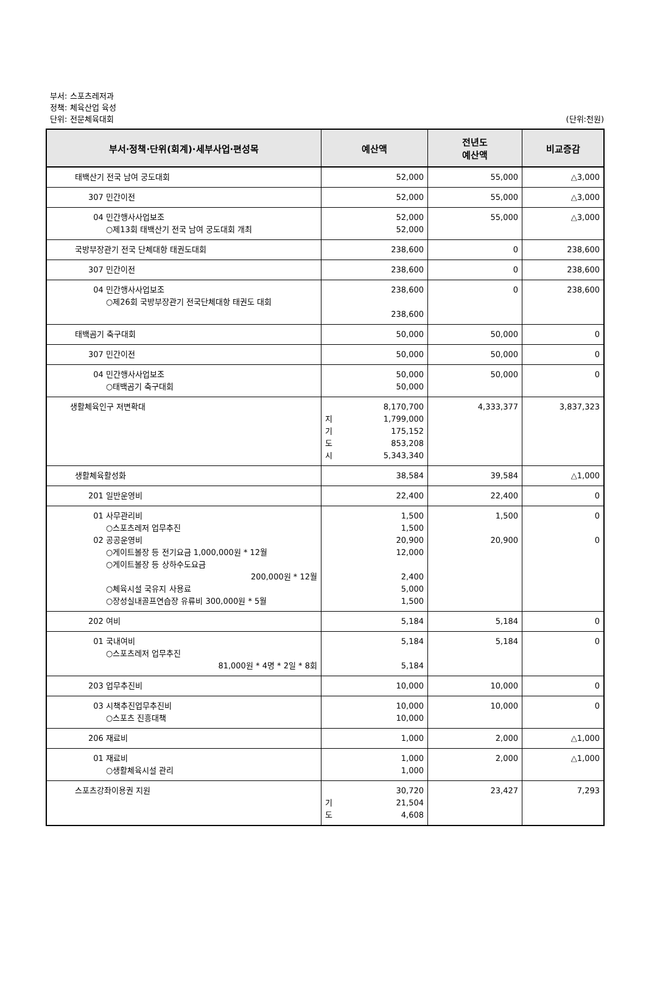부서: 스포츠레저과
정책: 체육산업 육성
단위: 전문체육대회 (단위:천원)
| 부서·정책·단위(회계)·세부사업·편성목 | 예산액 | 전년도 예산액 | 비교증감 |
| --- | --- | --- | --- |
| 태백산기 전국 남여 궁도대회 | 52,000 | 55,000 | △3,000 |
| 307 민간이전 | 52,000 | 55,000 | △3,000 |
| 04 민간행사사업보조 ○제13회 태백산기 전국 남여 궁도대회 개최 | 52,000 52,000 | 55,000 | △3,000 |
| 국방부장관기 전국 단체대항 태권도대회 | 238,600 | 0 | 238,600 |
| 307 민간이전 | 238,600 | 0 | 238,600 |
| 04 민간행사사업보조 ○제26회 국방부장관기 전국단체대항 태권도 대회 | 238,600 238,600 | 0 | 238,600 |
| 태백곰기 축구대회 | 50,000 | 50,000 | 0 |
| 307 민간이전 | 50,000 | 50,000 | 0 |
| 04 민간행사사업보조 ○태백곰기 축구대회 | 50,000 50,000 | 50,000 | 0 |
| 생활체육인구 저변확대 | 8,170,700 지 1,799,000 기 175,152 도 853,208 시 5,343,340 | 4,333,377 | 3,837,323 |
| 생활체육활성화 | 38,584 | 39,584 | △1,000 |
| 201 일반운영비 | 22,400 | 22,400 | 0 |
| 01 사무관리비 ○스포츠레저 업무추진 02 공공운영비 ○게이트볼장 등 전기요금 1,000,000원 * 12월 ○게이트볼장 등 상하수도요금 200,000원 * 12월 ○체육시설 국유지 사용료 ○장성실내골프연습장 유류비 300,000원 * 5월 | 1,500 1,500 20,900 12,000 2,400 5,000 1,500 | 1,500 20,900 | 0 0 |
| 202 여비 | 5,184 | 5,184 | 0 |
| 01 국내여비 ○스포츠레저 업무추진 81,000원 * 4명 * 2일 * 8회 | 5,184 5,184 | 5,184 | 0 |
| 203 업무추진비 | 10,000 | 10,000 | 0 |
| 03 시책추진업무추진비 ○스포츠 진흥대책 | 10,000 10,000 | 10,000 | 0 |
| 206 재료비 | 1,000 | 2,000 | △1,000 |
| 01 재료비 ○생활체육시설 관리 | 1,000 1,000 | 2,000 | △1,000 |
| 스포츠강좌이용권 지원 | 30,720 기 21,504 도 4,608 | 23,427 | 7,293 |